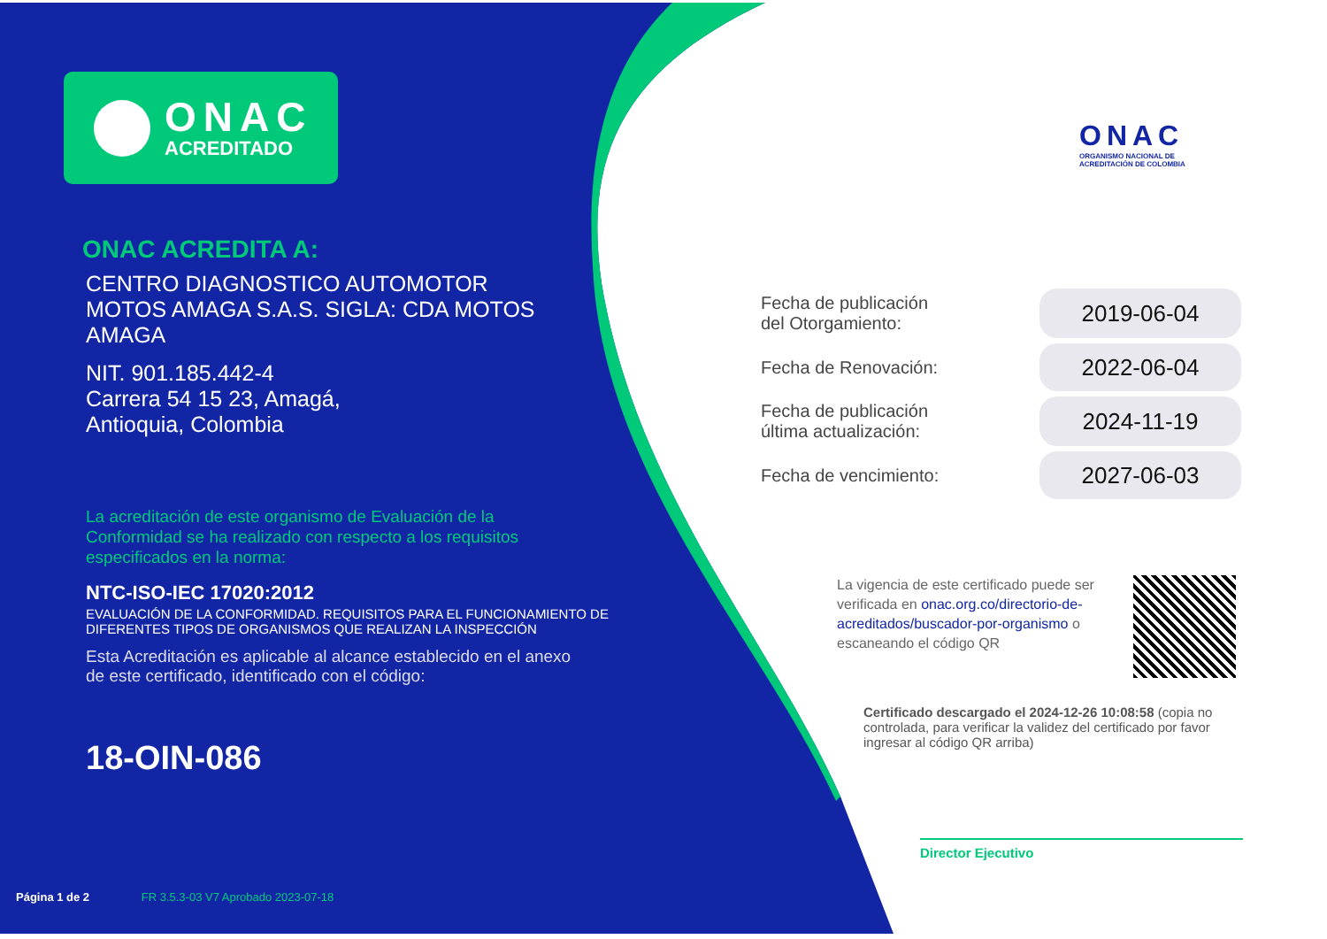ONAC
ACREDITADO
ONAC ACREDITA A:
CENTRO DIAGNOSTICO AUTOMOTOR MOTOS AMAGA S.A.S. SIGLA: CDA MOTOS AMAGA
NIT. 901.185.442-4
Carrera 54 15 23, Amagá,
Antioquia, Colombia
La acreditación de este organismo de Evaluación de la Conformidad se ha realizado con respecto a los requisitos especificados en la norma:
NTC-ISO-IEC 17020:2012
EVALUACIÓN DE LA CONFORMIDAD. REQUISITOS PARA EL FUNCIONAMIENTO DE DIFERENTES TIPOS DE ORGANISMOS QUE REALIZAN LA INSPECCIÓN
Esta Acreditación es aplicable al alcance establecido en el anexo de este certificado, identificado con el código:
18-OIN-086
Página 1 de 2 FR 3.5.3-03 V7 Aprobado 2023-07-18
ONAC
ORGANISMO NACIONAL DE
ACREDITACIÓN DE COLOMBIA
| Fecha de publicación del Otorgamiento: | 2019-06-04 |
| Fecha de Renovación: | 2022-06-04 |
| Fecha de publicación última actualización: | 2024-11-19 |
| Fecha de vencimiento: | 2027-06-03 |
La vigencia de este certificado puede ser verificada en onac.org.co/directorio-de-acreditados/buscador-por-organismo o escaneando el código QR
Certificado descargado el 2024-12-26 10:08:58 (copia no controlada, para verificar la validez del certificado por favor ingresar al código QR arriba)
Director Ejecutivo